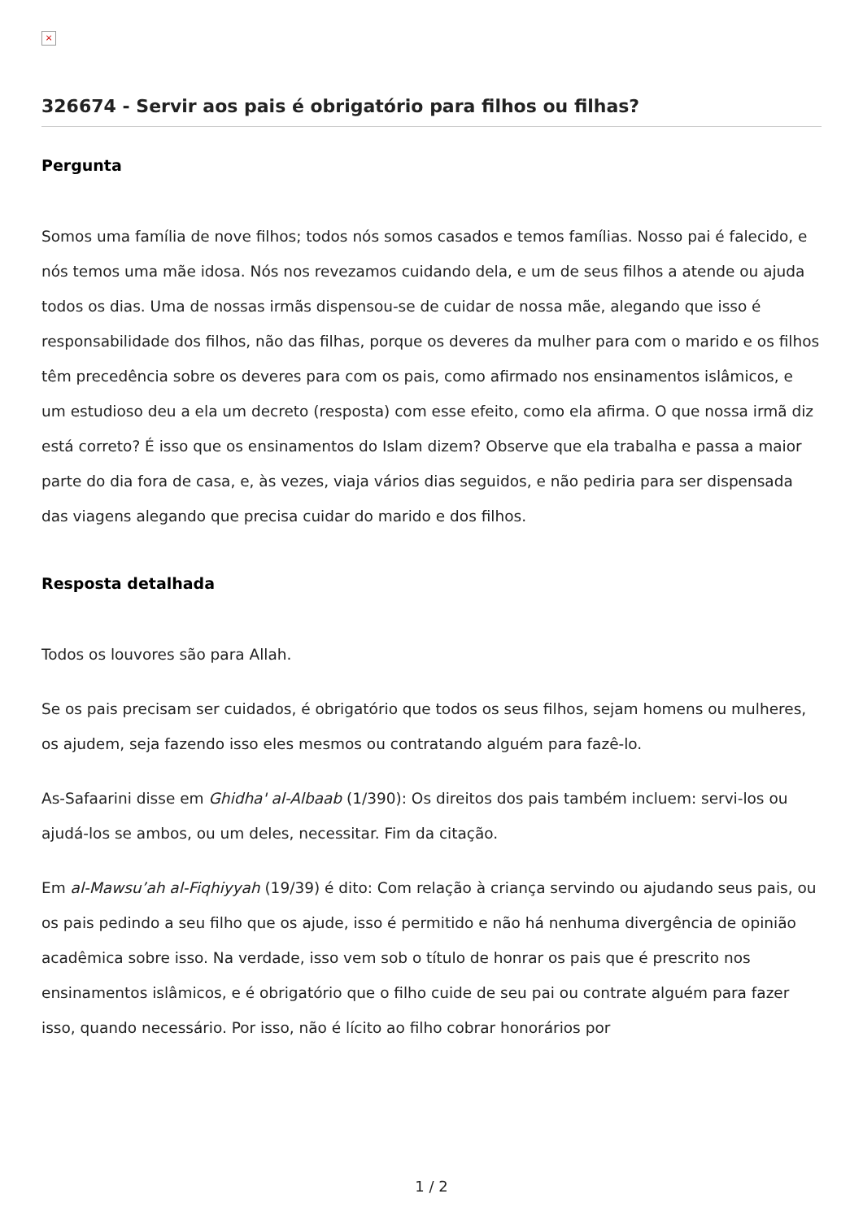×
326674 - Servir aos pais é obrigatório para filhos ou filhas?
Pergunta
Somos uma família de nove filhos; todos nós somos casados e temos famílias. Nosso pai é falecido, e nós temos uma mãe idosa. Nós nos revezamos cuidando dela, e um de seus filhos a atende ou ajuda todos os dias. Uma de nossas irmãs dispensou-se de cuidar de nossa mãe, alegando que isso é responsabilidade dos filhos, não das filhas, porque os deveres da mulher para com o marido e os filhos têm precedência sobre os deveres para com os pais, como afirmado nos ensinamentos islâmicos, e um estudioso deu a ela um decreto (resposta) com esse efeito, como ela afirma. O que nossa irmã diz está correto? É isso que os ensinamentos do Islam dizem? Observe que ela trabalha e passa a maior parte do dia fora de casa, e, às vezes, viaja vários dias seguidos, e não pediria para ser dispensada das viagens alegando que precisa cuidar do marido e dos filhos.
Resposta detalhada
Todos os louvores são para Allah.
Se os pais precisam ser cuidados, é obrigatório que todos os seus filhos, sejam homens ou mulheres, os ajudem, seja fazendo isso eles mesmos ou contratando alguém para fazê-lo.
As-Safaarini disse em Ghidha' al-Albaab (1/390): Os direitos dos pais também incluem: servi-los ou ajudá-los se ambos, ou um deles, necessitar. Fim da citação.
Em al-Mawsu’ah al-Fiqhiyyah (19/39) é dito: Com relação à criança servindo ou ajudando seus pais, ou os pais pedindo a seu filho que os ajude, isso é permitido e não há nenhuma divergência de opinião acadêmica sobre isso. Na verdade, isso vem sob o título de honrar os pais que é prescrito nos ensinamentos islâmicos, e é obrigatório que o filho cuide de seu pai ou contrate alguém para fazer isso, quando necessário. Por isso, não é lícito ao filho cobrar honorários por
1 / 2